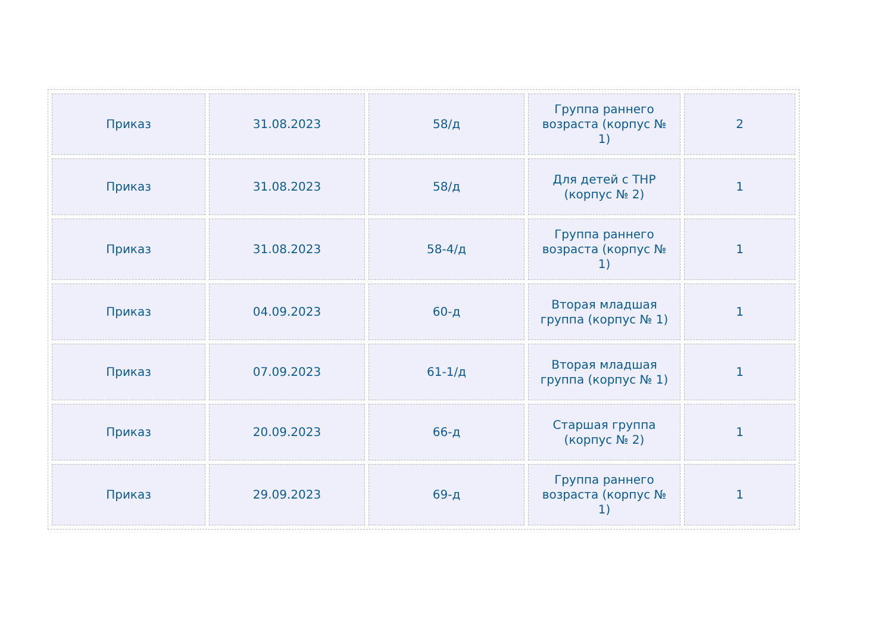| Приказ | 31.08.2023 | 58/д | Группа раннего возраста (корпус № 1) | 2 |
| Приказ | 31.08.2023 | 58/д | Для детей с ТНР (корпус № 2) | 1 |
| Приказ | 31.08.2023 | 58-4/д | Группа раннего возраста (корпус № 1) | 1 |
| Приказ | 04.09.2023 | 60-д | Вторая младшая группа (корпус № 1) | 1 |
| Приказ | 07.09.2023 | 61-1/д | Вторая младшая группа (корпус № 1) | 1 |
| Приказ | 20.09.2023 | 66-д | Старшая группа (корпус № 2) | 1 |
| Приказ | 29.09.2023 | 69-д | Группа раннего возраста (корпус № 1) | 1 |